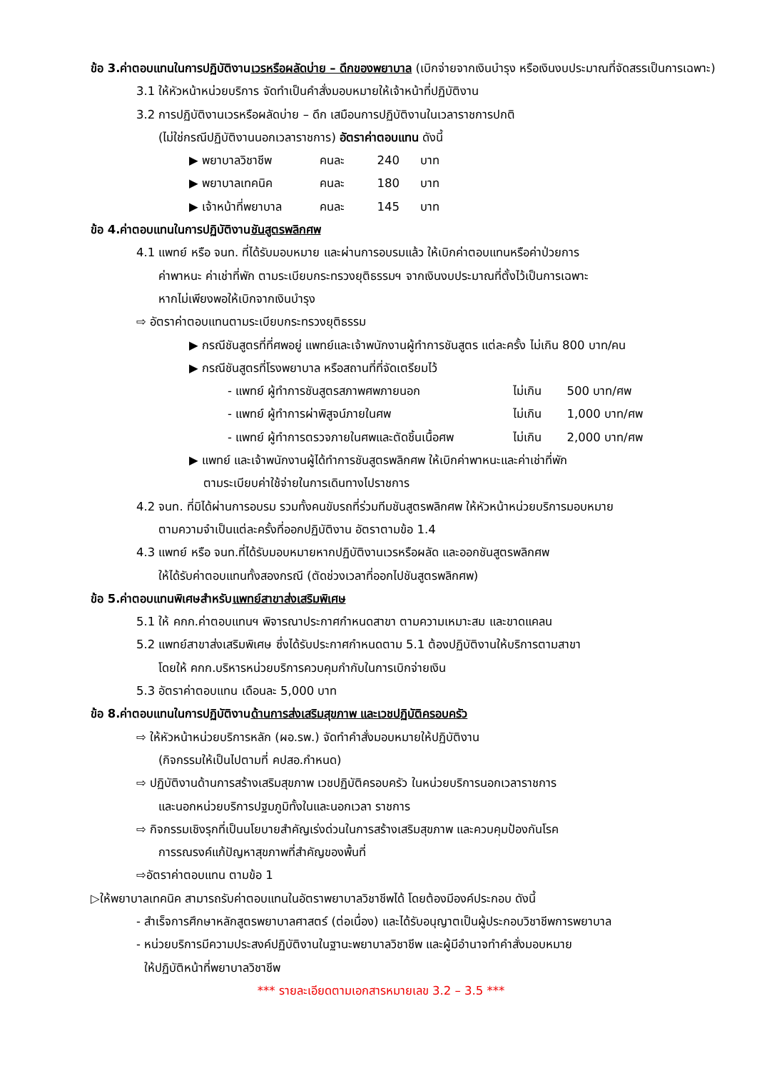ข้อ 3.ค่าตอบแทนในการปฏิบัติงานเวรหรือผลัดบ่าย – ดึกของพยาบาล (เบิกจ่ายจากเงินบำรุง หรือเงินงบประมาณที่จัดสรรเป็นการเฉพาะ)
3.1 ให้หัวหน้าหน่วยบริการ จัดทำเป็นคำสั่งมอบหมายให้เจ้าหน้าที่ปฏิบัติงาน
3.2 การปฏิบัติงานเวรหรือผลัดบ่าย – ดึก เสมือนการปฏิบัติงานในเวลาราชการปกติ
(ไม่ใช่กรณีปฏิบัติงานนอกเวลาราชการ) อัตราค่าตอบแทน ดังนี้
▶ พยาบาลวิชาชีพ คนละ 240 บาท
▶ พยาบาลเทคนิค คนละ 180 บาท
▶ เจ้าหน้าที่พยาบาล คนละ 145 บาท
ข้อ 4.ค่าตอบแทนในการปฏิบัติงานชันสูตรพลิกศพ
4.1 แพทย์ หรือ จนท. ที่ได้รับมอบหมาย และผ่านการอบรมแล้ว ให้เบิกค่าตอบแทนหรือค่าป่วยการ
ค่าพาหนะ ค่าเช่าที่พัก ตามระเบียบกระทรวงยุติธรรมฯ จากเงินงบประมาณที่ตั้งไว้เป็นการเฉพาะ
หากไม่เพียงพอให้เบิกจากเงินบำรุง
⇨ อัตราค่าตอบแทนตามระเบียบกระทรวงยุติธรรม
▶ กรณีชันสูตรที่ที่ศพอยู่ แพทย์และเจ้าพนักงานผู้ทำการชันสูตร แต่ละครั้ง ไม่เกิน 800 บาท/คน
▶ กรณีชันสูตรที่โรงพยาบาล หรือสถานที่ที่จัดเตรียมไว้
- แพทย์ ผู้ทำการชันสูตรสภาพศพภายนอก ไม่เกิน 500 บาท/ศพ
- แพทย์ ผู้ทำการผ่าพิสูจน์ภายในศพ ไม่เกิน 1,000 บาท/ศพ
- แพทย์ ผู้ทำการตรวจภายในศพและตัดชิ้นเนื้อศพ ไม่เกิน 2,000 บาท/ศพ
▶ แพทย์ และเจ้าพนักงานผู้ได้ทำการชันสูตรพลิกศพ ให้เบิกค่าพาหนะและค่าเช่าที่พัก
ตามระเบียบค่าใช้จ่ายในการเดินทางไปราชการ
4.2 จนท. ที่มิได้ผ่านการอบรม รวมทั้งคนขับรถที่ร่วมทีมชันสูตรพลิกศพ ให้หัวหน้าหน่วยบริการมอบหมาย
ตามความจำเป็นแต่ละครั้งที่ออกปฏิบัติงาน อัตราตามข้อ 1.4
4.3 แพทย์ หรือ จนท.ที่ได้รับมอบหมายหากปฏิบัติงานเวรหรือผลัด และออกชันสูตรพลิกศพ
ให้ได้รับค่าตอบแทนทั้งสองกรณี (ตัดช่วงเวลาที่ออกไปชันสูตรพลิกศพ)
ข้อ 5.ค่าตอบแทนพิเศษสำหรับแพทย์สาขาส่งเสริมพิเศษ
5.1 ให้ คกก.ค่าตอบแทนฯ พิจารณาประกาศกำหนดสาขา ตามความเหมาะสม และขาดแคลน
5.2 แพทย์สาขาส่งเสริมพิเศษ ซึ่งได้รับประกาศกำหนดตาม 5.1 ต้องปฏิบัติงานให้บริการตามสาขา
โดยให้ คกก.บริหารหน่วยบริการควบคุมกำกับในการเบิกจ่ายเงิน
5.3 อัตราค่าตอบแทน เดือนละ 5,000 บาท
ข้อ 8.ค่าตอบแทนในการปฏิบัติงานด้านการส่งเสริมสุขภาพ และเวชปฏิบัติครอบครัว
⇨ ให้หัวหน้าหน่วยบริการหลัก (ผอ.รพ.) จัดทำคำสั่งมอบหมายให้ปฏิบัติงาน
(กิจกรรมให้เป็นไปตามที่ คปสอ.กำหนด)
⇨ ปฏิบัติงานด้านการสร้างเสริมสุขภาพ เวชปฏิบัติครอบครัว ในหน่วยบริการนอกเวลาราชการ
และนอกหน่วยบริการปฐมภูมิทั้งในและนอกเวลา ราชการ
⇨ กิจกรรมเชิงรุกที่เป็นนโยบายสำคัญเร่งด่วนในการสร้างเสริมสุขภาพ และควบคุมป้องกันโรค
การรณรงค์แก้ปัญหาสุขภาพที่สำคัญของพื้นที่
⇨อัตราค่าตอบแทน ตามข้อ 1
▷ให้พยาบาลเทคนิค สามารถรับค่าตอบแทนในอัตราพยาบาลวิชาชีพได้ โดยต้องมีองค์ประกอบ ดังนี้
- สำเร็จการศึกษาหลักสูตรพยาบาลศาสตร์ (ต่อเนื่อง) และได้รับอนุญาตเป็นผู้ประกอบวิชาชีพการพยาบาล
- หน่วยบริการมีความประสงค์ปฏิบัติงานในฐานะพยาบาลวิชาชีพ และผู้มีอำนาจทำคำสั่งมอบหมาย
ให้ปฏิบัติหน้าที่พยาบาลวิชาชีพ
*** รายละเอียดตามเอกสารหมายเลข 3.2 – 3.5 ***